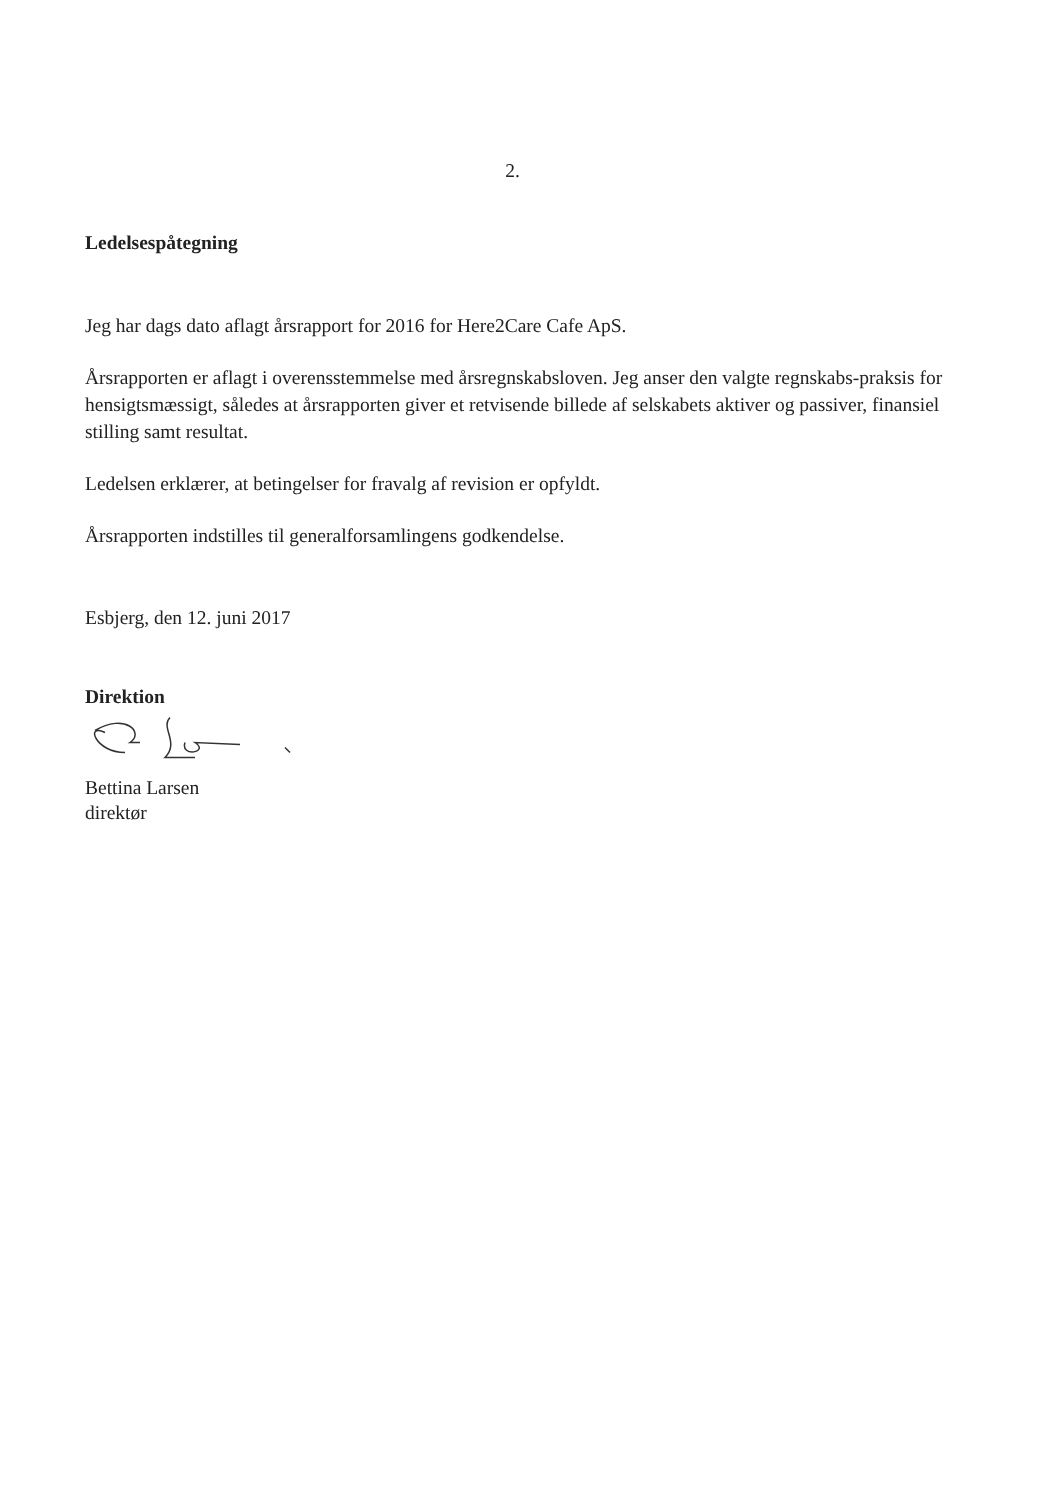2.
Ledelsespåtegning
Jeg har dags dato aflagt årsrapport for 2016 for Here2Care Cafe ApS.
Årsrapporten er aflagt i overensstemmelse med årsregnskabsloven. Jeg anser den valgte regnskabs-praksis for hensigtsmæssigt, således at årsrapporten giver et retvisende billede af selskabets aktiver og passiver, finansiel stilling samt resultat.
Ledelsen erklærer, at betingelser for fravalg af revision er opfyldt.
Årsrapporten indstilles til generalforsamlingens godkendelse.
Esbjerg, den 12. juni 2017
Direktion
Bettina Larsen
direktør